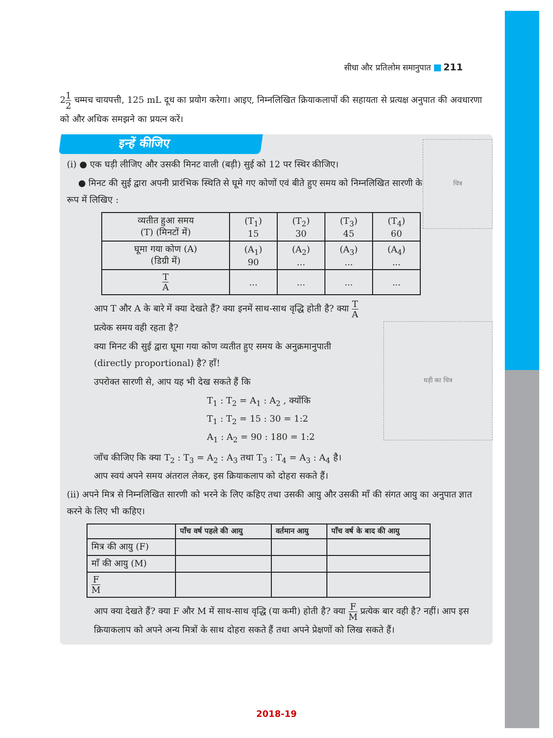सीधा और प्रतिलोम समानुपात 211
21 2 चम्मच चायपत्ती, 125 mL दूध का प्रयोग करेगा। आइए, निम्नलिखित क्रियाकलापों की सहायता से प्रत्यक्ष अनुपात की अवधारणा को और अधिक समझने का प्रयत्न करें।
इन्हें कीजिए
चित्र
(i) ● एक घड़ी लीजिए और उसकी मिनट वाली (बड़ी) सुई को 12 पर स्थिर कीजिए।
● मिनट की सुई द्वारा अपनी प्रारंभिक स्थिति से घूमे गए कोणों एवं बीते हुए समय को निम्नलिखित सारणी के रूप में लिखिए :
| व्यतीत हुआ समय (T) (मिनटों में) | (T<sub>1</sub>) 15 | (T<sub>2</sub>) 30 | (T<sub>3</sub>) 45 | (T<sub>4</sub>) 60 |
| घूमा गया कोण (A) (डिग्री में) | (A<sub>1</sub>) 90 | (A<sub>2</sub>) ... | (A<sub>3</sub>) ... | (A<sub>4</sub>) ... |
| T A | ... | ... | ... | ... |
घड़ी का चित्र
आप T और A के बारे में क्या देखते हैं? क्या इनमें साथ-साथ वृद्धि होती है? क्या T A प्रत्येक समय वही रहता है?
क्या मिनट की सुई द्वारा घूमा गया कोण व्यतीत हुए समय के अनुक्रमानुपाती (directly proportional) है? हाँ!
उपरोक्त सारणी से, आप यह भी देख सकते हैं कि
T<sub>1</sub> : T<sub>2</sub> = A<sub>1</sub> : A<sub>2</sub> , क्योंकि
T<sub>1</sub> : T<sub>2</sub> = 15 : 30 = 1:2
A<sub>1</sub> : A<sub>2</sub> = 90 : 180 = 1:2
जाँच कीजिए कि क्या T<sub>2</sub> : T<sub>3</sub> = A<sub>2</sub> : A<sub>3</sub> तथा T<sub>3</sub> : T<sub>4</sub> = A<sub>3</sub> : A<sub>4</sub> है।
आप स्वयं अपने समय अंतराल लेकर, इस क्रियाकलाप को दोहरा सकते हैं।
(ii) अपने मित्र से निम्नलिखित सारणी को भरने के लिए कहिए तथा उसकी आयु और उसकी माँ की संगत आयु का अनुपात ज्ञात करने के लिए भी कहिए।
| | पाँच वर्ष पहले की आयु | वर्तमान आयु | पाँच वर्ष के बाद की आयु |
| --- | --- | --- | --- |
| मित्र की आयु (F) | | | |
| माँ की आयु (M) | | | |
| F M | | | |
आप क्या देखते हैं? क्या F और M में साथ-साथ वृद्धि (या कमी) होती है? क्या F M प्रत्येक बार वही है? नहीं। आप इस क्रियाकलाप को अपने अन्य मित्रों के साथ दोहरा सकते हैं तथा अपने प्रेक्षणों को लिख सकते हैं।
2018-19